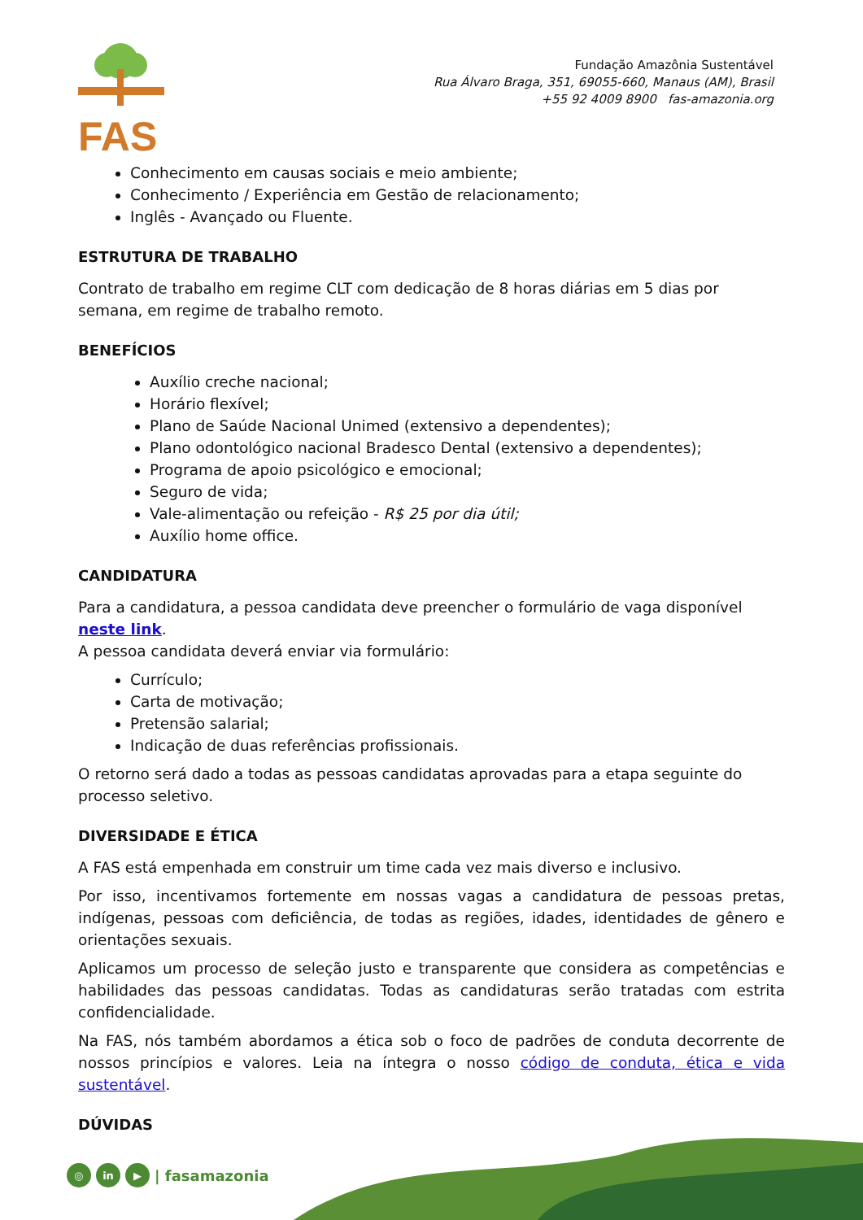FAS
Fundação Amazônia Sustentável
Rua Álvaro Braga, 351, 69055-660, Manaus (AM), Brasil
+55 92 4009 8900 fas-amazonia.org
Conhecimento em causas sociais e meio ambiente;
Conhecimento / Experiência em Gestão de relacionamento;
Inglês - Avançado ou Fluente.
ESTRUTURA DE TRABALHO
Contrato de trabalho em regime CLT com dedicação de 8 horas diárias em 5 dias por semana, em regime de trabalho remoto.
BENEFÍCIOS
Auxílio creche nacional;
Horário flexível;
Plano de Saúde Nacional Unimed (extensivo a dependentes);
Plano odontológico nacional Bradesco Dental (extensivo a dependentes);
Programa de apoio psicológico e emocional;
Seguro de vida;
Vale-alimentação ou refeição - R$ 25 por dia útil;
Auxílio home office.
CANDIDATURA
Para a candidatura, a pessoa candidata deve preencher o formulário de vaga disponível neste link.
A pessoa candidata deverá enviar via formulário:
Currículo;
Carta de motivação;
Pretensão salarial;
Indicação de duas referências profissionais.
O retorno será dado a todas as pessoas candidatas aprovadas para a etapa seguinte do processo seletivo.
DIVERSIDADE E ÉTICA
A FAS está empenhada em construir um time cada vez mais diverso e inclusivo.
Por isso, incentivamos fortemente em nossas vagas a candidatura de pessoas pretas, indígenas, pessoas com deficiência, de todas as regiões, idades, identidades de gênero e orientações sexuais.
Aplicamos um processo de seleção justo e transparente que considera as competências e habilidades das pessoas candidatas. Todas as candidaturas serão tratadas com estrita confidencialidade.
Na FAS, nós também abordamos a ética sob o foco de padrões de conduta decorrente de nossos princípios e valores. Leia na íntegra o nosso código de conduta, ética e vida sustentável.
DÚVIDAS
◎ in ▶ | fasamazonia